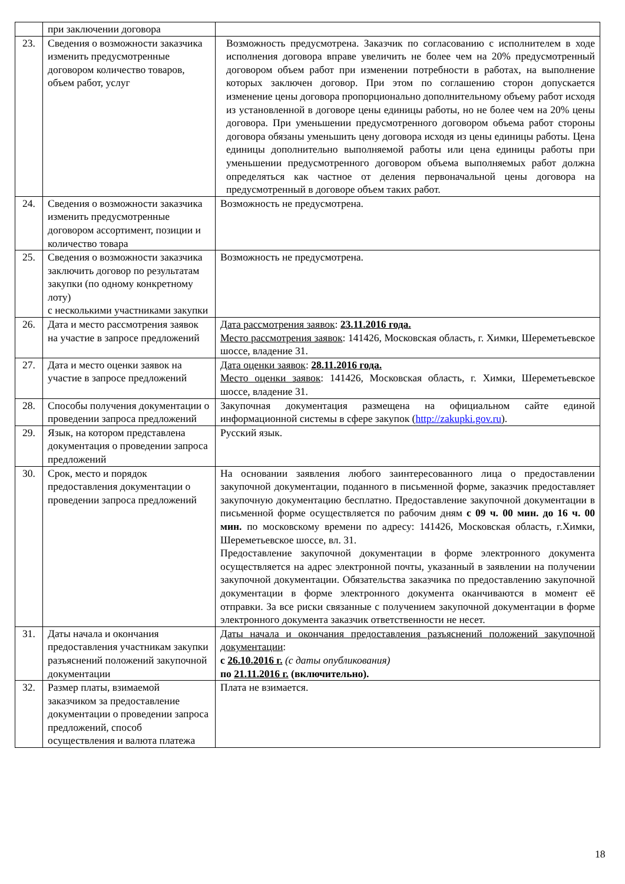| | при заключении договора | |
| 23. | Сведения о возможности заказчика изменить предусмотренные договором количество товаров, объем работ, услуг | Возможность предусмотрена. Заказчик по согласованию с исполнителем в ходе исполнения договора вправе увеличить не более чем на 20% предусмотренный договором объем работ при изменении потребности в работах, на выполнение которых заключен договор. При этом по соглашению сторон допускается изменение цены договора пропорционально дополнительному объему работ исходя из установленной в договоре цены единицы работы, но не более чем на 20% цены договора. При уменьшении предусмотренного договором объема работ стороны договора обязаны уменьшить цену договора исходя из цены единицы работы. Цена единицы дополнительно выполняемой работы или цена единицы работы при уменьшении предусмотренного договором объема выполняемых работ должна определяться как частное от деления первоначальной цены договора на предусмотренный в договоре объем таких работ. |
| 24. | Сведения о возможности заказчика изменить предусмотренные договором ассортимент, позиции и количество товара | Возможность не предусмотрена. |
| 25. | Сведения о возможности заказчика заключить договор по результатам закупки (по одному конкретному лоту) с несколькими участниками закупки | Возможность не предусмотрена. |
| 26. | Дата и место рассмотрения заявок на участие в запросе предложений | Дата рассмотрения заявок : 23.11.2016 года. Место рассмотрения заявок : 141426, Московская область, г. Химки, Шереметьевское шоссе, владение 31. |
| 27. | Дата и место оценки заявок на участие в запросе предложений | Дата оценки заявок : 28.11.2016 года. Место оценки заявок : 141426, Московская область, г. Химки, Шереметьевское шоссе, владение 31. |
| 28. | Способы получения документации о проведении запроса предложений | Закупочная документация размещена на официальном сайте единой информационной системы в сфере закупок ( http://zakupki.gov.ru ). |
| 29. | Язык, на котором представлена документация о проведении запроса предложений | Русский язык. |
| 30. | Срок, место и порядок предоставления документации о проведении запроса предложений | На основании заявления любого заинтересованного лица о предоставлении закупочной документации, поданного в письменной форме, заказчик предоставляет закупочную документацию бесплатно. Предоставление закупочной документации в письменной форме осуществляется по рабочим дням с 09 ч. 00 мин. до 16 ч. 00 мин. по московскому времени по адресу: 141426, Московская область, г.Химки, Шереметьевское шоссе, вл. 31. Предоставление закупочной документации в форме электронного документа осуществляется на адрес электронной почты, указанный в заявлении на получении закупочной документации. Обязательства заказчика по предоставлению закупочной документации в форме электронного документа оканчиваются в момент её отправки. За все риски связанные с получением закупочной документации в форме электронного документа заказчик ответственности не несет. |
| 31. | Даты начала и окончания предоставления участникам закупки разъяснений положений закупочной документации | Даты начала и окончания предоставления разъяснений положений закупочной документации : с 26.10.2016 г. (с даты опубликования) по 21.11.2016 г. (включительно). |
| 32. | Размер платы, взимаемой заказчиком за предоставление документации о проведении запроса предложений, способ осуществления и валюта платежа | Плата не взимается. |
18